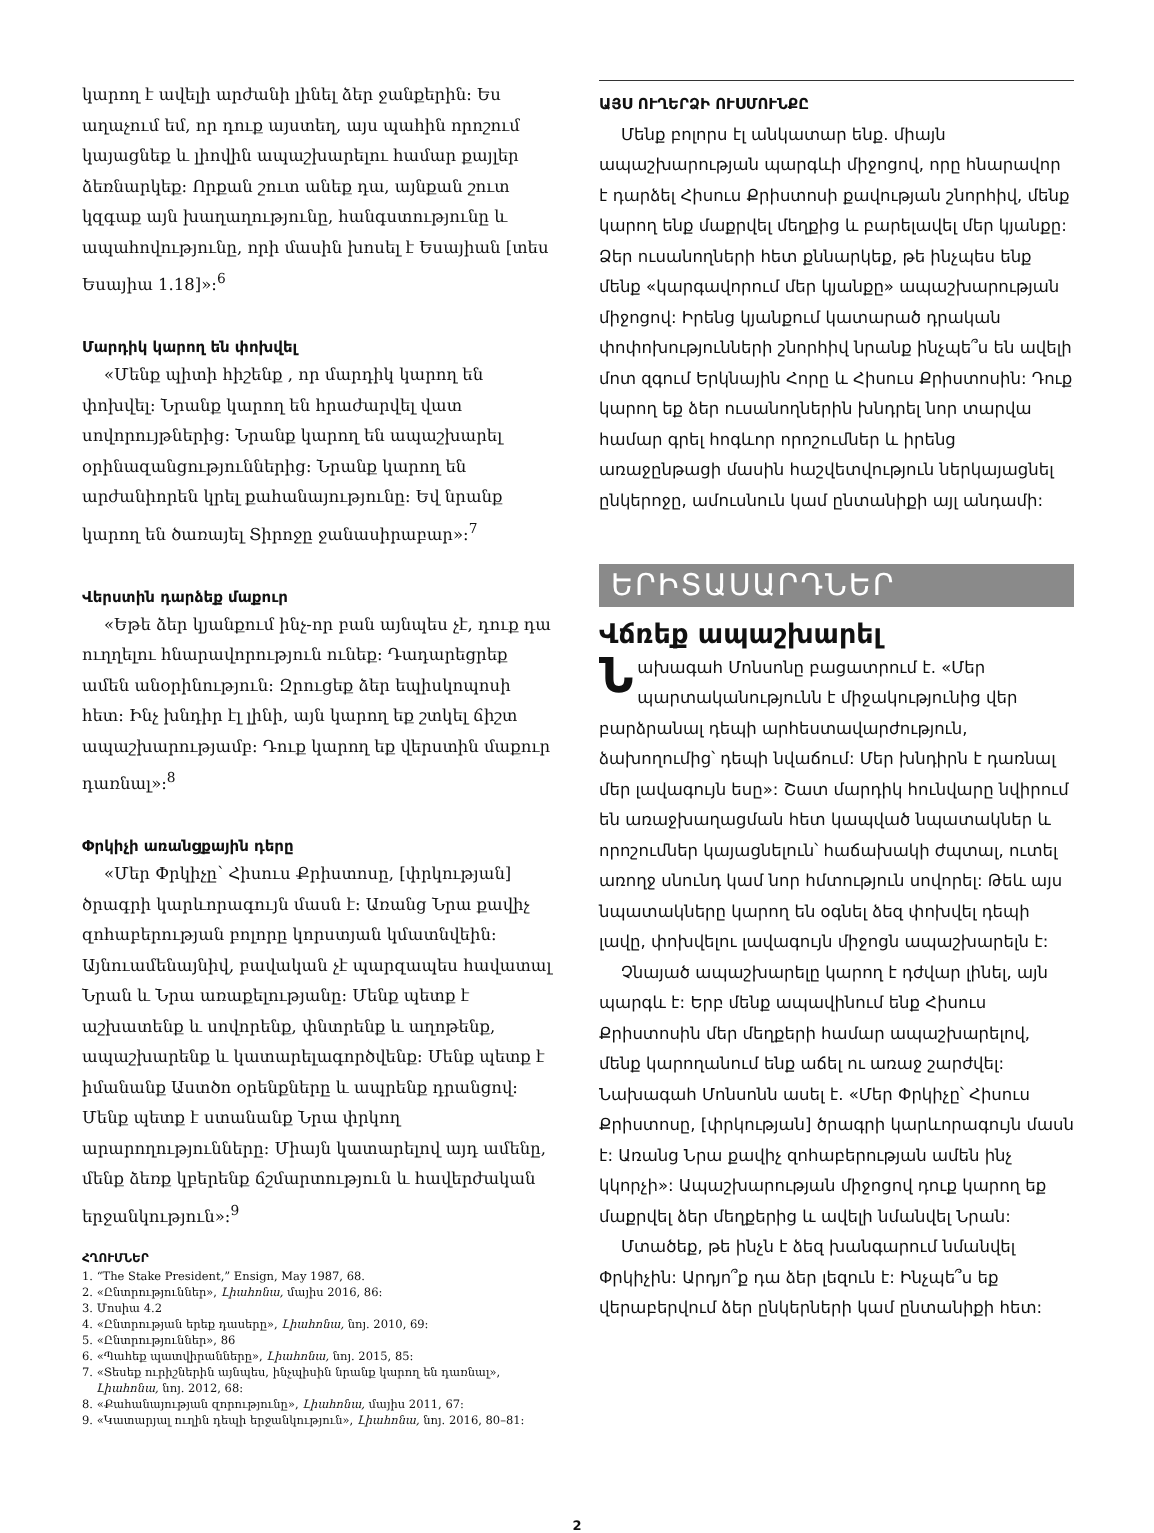կարող է ավելի արժանի լինել ձեր ջանքերին: Ես աղաչում եմ, որ դուք այստեղ, այս պահին որոշում կայացնեք և լիովին ապաշխարելու համար քայլեր ձեռնարկեք: Որքան շուտ անեք դա, այնքան շուտ կզգաք այն խաղաղությունը, հանգստությունը և ապահովությունը, որի մասին խոսել է Եսայիան [տես Եսայիա 1.18]»:<sup>6</sup>
Մարդիկ կարող են փոխվել
«Մենք պիտի հիշենք , որ մարդիկ կարող են փոխվել: Նրանք կարող են հրաժարվել վատ սովորույթներից: Նրանք կարող են ապաշխարել օրինազանցություններից: Նրանք կարող են արժանիորեն կրել քահանայությունը: Եվ նրանք կարող են ծառայել Տիրոջը ջանասիրաբար»:<sup>7</sup>
Վերստին դարձեք մաքուր
«Եթե ձեր կյանքում ինչ-որ բան այնպես չէ, դուք դա ուղղելու հնարավորություն ունեք: Դադարեցրեք ամեն անօրինություն: Զրուցեք ձեր եպիսկոպոսի հետ: Ինչ խնդիր էլ լինի, այն կարող եք շտկել ճիշտ ապաշխարությամբ: Դուք կարող եք վերստին մաքուր դառնալ»:<sup>8</sup>
Փրկիչի առանցքային դերը
«Մեր Փրկիչը՝ Հիսուս Քրիստոսը, [փրկության] ծրագրի կարևորագույն մասն է: Առանց Նրա քավիչ զոհաբերության բոլորը կորստյան կմատնվեին: Այնուամենայնիվ, բավական չէ պարզապես հավատալ Նրան և Նրա առաքելությանը: Մենք պետք է աշխատենք և սովորենք, փնտրենք և աղոթենք, ապաշխարենք և կատարելագործվենք: Մենք պետք է իմանանք Աստծո օրենքները և ապրենք դրանցով: Մենք պետք է ստանանք Նրա փրկող արարողությունները: Միայն կատարելով այդ ամենը, մենք ձեռք կբերենք ճշմարտություն և հավերժական երջանկություն»:<sup>9</sup>
ՀՂՈՒՄՆԵՐ
1. “The Stake President,” Ensign, May 1987, 68.
2. «Ընտրություններ», Լիահոնա, մայիս 2016, 86:
3. Մոսիա 4.2
4. «Ընտրության երեք դասերը», Լիահոնա, նոյ. 2010, 69:
5. «Ընտրություններ», 86
6. «Պահեք պատվիրանները», Լիահոնա, նոյ. 2015, 85:
7. «Տեսեք ուրիշներին այնպես, ինչպիսին նրանք կարող են դառնալ», Լիահոնա, նոյ. 2012, 68:
8. «Քահանայության զորությունը», Լիահոնա, մայիս 2011, 67:
9. «Կատարյալ ուղին դեպի երջանկություն», Լիահոնա, նոյ. 2016, 80–81:
ԱՅՍ ՈՒՂԵՐՁԻ ՈՒՍՄՈՒՆՔԸ
Մենք բոլորս էլ անկատար ենք. միայն ապաշխարության պարգևի միջոցով, որը հնարավոր է դարձել Հիսուս Քրիստոսի քավության շնորհիվ, մենք կարող ենք մաքրվել մեղքից և բարելավել մեր կյանքը: Ձեր ուսանողների հետ քննարկեք, թե ինչպես ենք մենք «կարգավորում մեր կյանքը» ապաշխարության միջոցով: Իրենց կյանքում կատարած դրական փոփոխությունների շնորհիվ նրանք ինչպե՞ս են ավելի մոտ զգում Երկնային Հորը և Հիսուս Քրիստոսին: Դուք կարող եք ձեր ուսանողներին խնդրել նոր տարվա համար գրել հոգևոր որոշումներ և իրենց առաջընթացի մասին հաշվետվություն ներկայացնել ընկերոջը, ամուսնուն կամ ընտանիքի այլ անդամի:
ԵՐԻՏԱՍԱՐԴՆԵՐ
Վճռեք ապաշխարել
Նախագահ Մոնսոնը բացատրում է. «Մեր պարտականությունն է միջակությունից վեր բարձրանալ դեպի արհեստավարժություն, ձախողումից՝ դեպի նվաճում: Մեր խնդիրն է դառնալ մեր լավագույն եսը»: Շատ մարդիկ հունվարը նվիրում են առաջխաղացման հետ կապված նպատակներ և որոշումներ կայացնելուն՝ հաճախակի ժպտալ, ուտել առողջ սնունդ կամ նոր հմտություն սովորել: Թեև այս նպատակները կարող են օգնել ձեզ փոխվել դեպի լավը, փոխվելու լավագույն միջոցն ապաշխարելն է:
Չնայած ապաշխարելը կարող է դժվար լինել, այն պարգև է: Երբ մենք ապավինում ենք Հիսուս Քրիստոսին մեր մեղքերի համար ապաշխարելով, մենք կարողանում ենք աճել ու առաջ շարժվել: Նախագահ Մոնսոնն ասել է. «Մեր Փրկիչը՝ Հիսուս Քրիստոսը, [փրկության] ծրագրի կարևորագույն մասն է: Առանց Նրա քավիչ զոհաբերության ամեն ինչ կկորչի»: Ապաշխարության միջոցով դուք կարող եք մաքրվել ձեր մեղքերից և ավելի նմանվել Նրան:
Մտածեք, թե ինչն է ձեզ խանգարում նմանվել Փրկիչին: Արդյո՞ք դա ձեր լեզուն է: Ինչպե՞ս եք վերաբերվում ձեր ընկերների կամ ընտանիքի հետ:
2